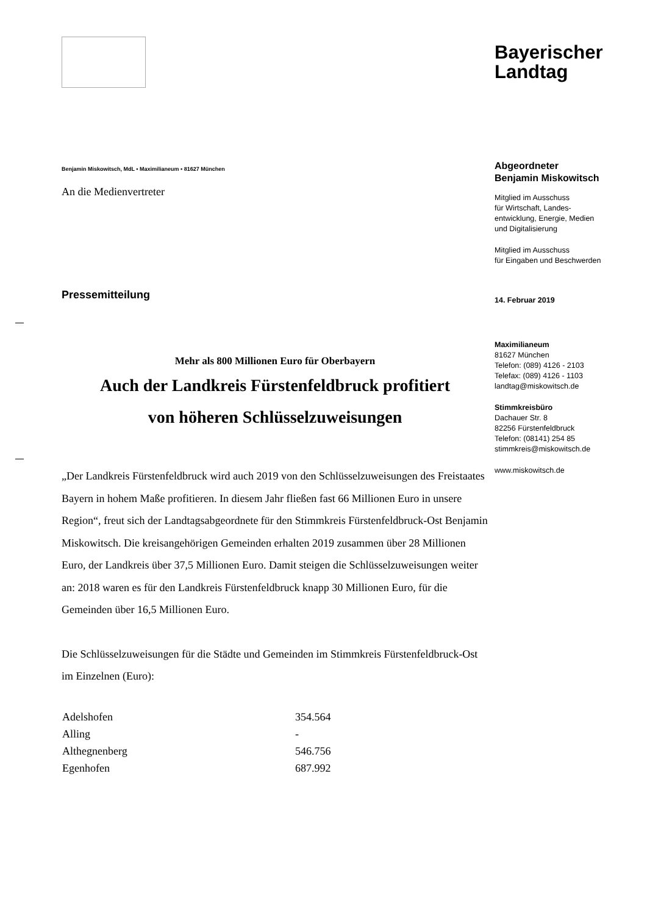Benjamin Miskowitsch, MdL ▪ Maximilianeum ▪ 81627 München
An die Medienvertreter
Pressemitteilung
Mehr als 800 Millionen Euro für Oberbayern
Auch der Landkreis Fürstenfeldbruck profitiert
von höheren Schlüsselzuweisungen
„Der Landkreis Fürstenfeldbruck wird auch 2019 von den Schlüsselzuweisungen des Freistaates Bayern in hohem Maße profitieren. In diesem Jahr fließen fast 66 Millionen Euro in unsere Region“, freut sich der Landtagsabgeordnete für den Stimmkreis Fürstenfeldbruck-Ost Benjamin Miskowitsch. Die kreisangehörigen Gemeinden erhalten 2019 zusammen über 28 Millionen Euro, der Landkreis über 37,5 Millionen Euro. Damit steigen die Schlüsselzuweisungen weiter an: 2018 waren es für den Landkreis Fürstenfeldbruck knapp 30 Millionen Euro, für die Gemeinden über 16,5 Millionen Euro.
Die Schlüsselzuweisungen für die Städte und Gemeinden im Stimmkreis Fürstenfeldbruck-Ost im Einzelnen (Euro):
| Adelshofen | 354.564 |
| Alling | - |
| Althegnenberg | 546.756 |
| Egenhofen | 687.992 |
Bayerischer
Landtag
Abgeordneter
Benjamin Miskowitsch
Mitglied im Ausschuss
für Wirtschaft, Landes-
entwicklung, Energie, Medien
und Digitalisierung
Mitglied im Ausschuss
für Eingaben und Beschwerden
14. Februar 2019
Maximilianeum
81627 München
Telefon: (089) 4126 - 2103
Telefax: (089) 4126 - 1103
landtag@miskowitsch.de
Stimmkreisbüro
Dachauer Str. 8
82256 Fürstenfeldbruck
Telefon: (08141) 254 85
stimmkreis@miskowitsch.de
www.miskowitsch.de